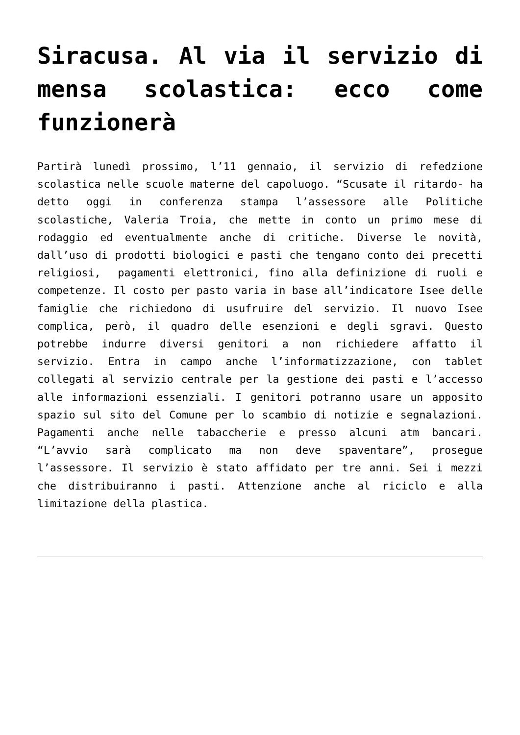Siracusa. Al via il servizio di mensa scolastica: ecco come funzionerà
Partirà lunedì prossimo, l’11 gennaio, il servizio di refedzione scolastica nelle scuole materne del capoluogo. “Scusate il ritardo- ha detto oggi in conferenza stampa l’assessore alle Politiche scolastiche, Valeria Troia, che mette in conto un primo mese di rodaggio ed eventualmente anche di critiche. Diverse le novità, dall’uso di prodotti biologici e pasti che tengano conto dei precetti religiosi, pagamenti elettronici, fino alla definizione di ruoli e competenze. Il costo per pasto varia in base all’indicatore Isee delle famiglie che richiedono di usufruire del servizio. Il nuovo Isee complica, però, il quadro delle esenzioni e degli sgravi. Questo potrebbe indurre diversi genitori a non richiedere affatto il servizio. Entra in campo anche l’informatizzazione, con tablet collegati al servizio centrale per la gestione dei pasti e l’accesso alle informazioni essenziali. I genitori potranno usare un apposito spazio sul sito del Comune per lo scambio di notizie e segnalazioni. Pagamenti anche nelle tabaccherie e presso alcuni atm bancari. “L’avvio sarà complicato ma non deve spaventare”, prosegue l’assessore. Il servizio è stato affidato per tre anni. Sei i mezzi che distribuiranno i pasti. Attenzione anche al riciclo e alla limitazione della plastica.